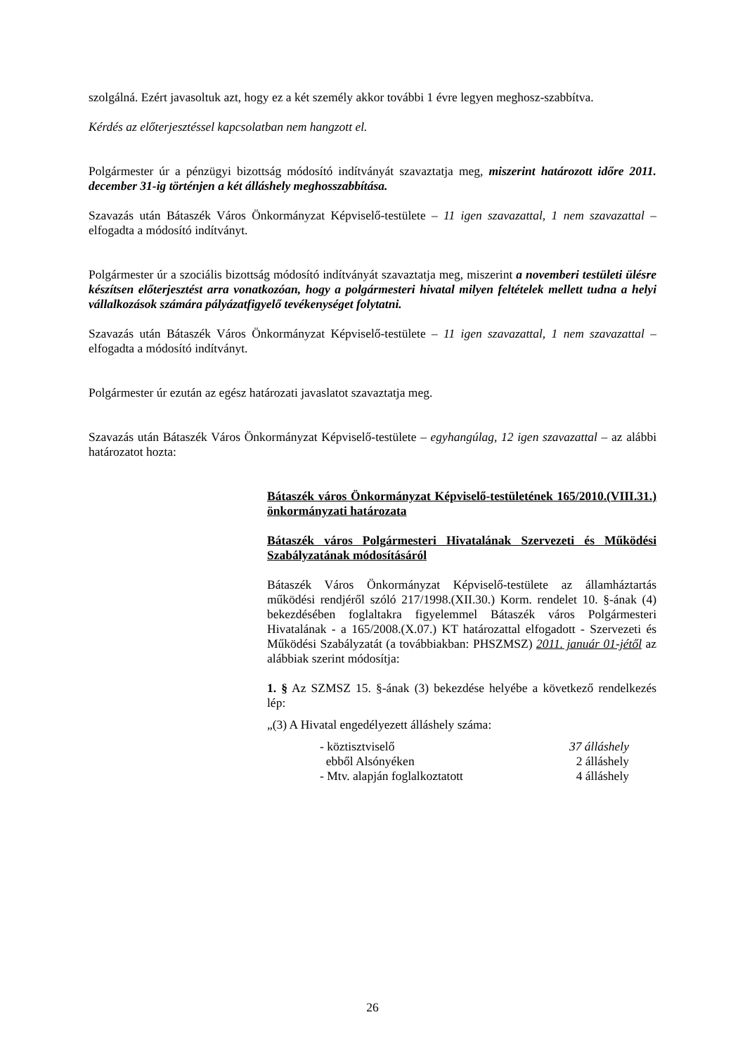szolgálná. Ezért javasoltuk azt, hogy ez a két személy akkor további 1 évre legyen meghosz-szabbítva.
Kérdés az előterjesztéssel kapcsolatban nem hangzott el.
Polgármester úr a pénzügyi bizottság módosító indítványát szavaztatja meg, miszerint határozott időre 2011. december 31-ig történjen a két álláshely meghosszabbítása.
Szavazás után Bátaszék Város Önkormányzat Képviselő-testülete – 11 igen szavazattal, 1 nem szavazattal – elfogadta a módosító indítványt.
Polgármester úr a szociális bizottság módosító indítványát szavaztatja meg, miszerint a novemberi testületi ülésre készítsen előterjesztést arra vonatkozóan, hogy a polgármesteri hivatal milyen feltételek mellett tudna a helyi vállalkozások számára pályázatfigyelő tevékenységet folytatni.
Szavazás után Bátaszék Város Önkormányzat Képviselő-testülete – 11 igen szavazattal, 1 nem szavazattal – elfogadta a módosító indítványt.
Polgármester úr ezután az egész határozati javaslatot szavaztatja meg.
Szavazás után Bátaszék Város Önkormányzat Képviselő-testülete – egyhangúlag, 12 igen szavazattal – az alábbi határozatot hozta:
Bátaszék város Önkormányzat Képviselő-testületének 165/2010.(VIII.31.) önkormányzati határozata
Bátaszék város Polgármesteri Hivatalának Szervezeti és Működési Szabályzatának módosításáról
Bátaszék Város Önkormányzat Képviselő-testülete az államháztartás működési rendjéről szóló 217/1998.(XII.30.) Korm. rendelet 10. §-ának (4) bekezdésében foglaltakra figyelemmel Bátaszék város Polgármesteri Hivatalának - a 165/2008.(X.07.) KT határozattal elfogadott - Szervezeti és Működési Szabályzatát (a továbbiakban: PHSZMSZ) 2011. január 01-jétől az alábbiak szerint módosítja:
1. § Az SZMSZ 15. §-ának (3) bekezdése helyébe a következő rendelkezés lép:
„(3) A Hivatal engedélyezett álláshely száma:
- köztisztviselő 37 álláshely
ebből Alsónyéken 2 álláshely
- Mtv. alapján foglalkoztatott 4 álláshely
26